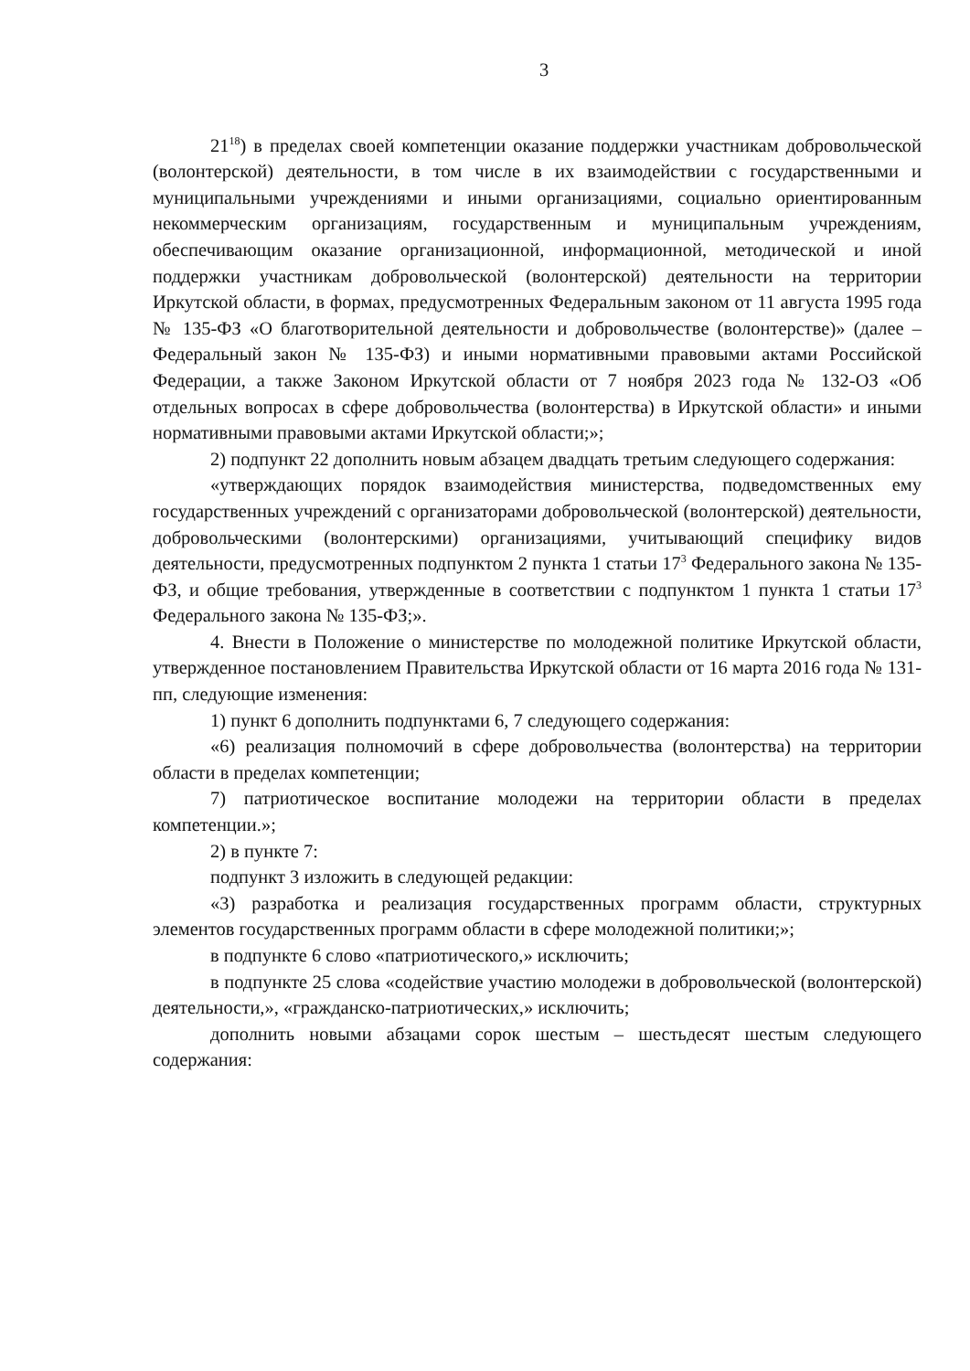3
21<sup>18</sup>) в пределах своей компетенции оказание поддержки участникам добровольческой (волонтерской) деятельности, в том числе в их взаимодействии с государственными и муниципальными учреждениями и иными организациями, социально ориентированным некоммерческим организациям, государственным и муниципальным учреждениям, обеспечивающим оказание организационной, информационной, методической и иной поддержки участникам добровольческой (волонтерской) деятельности на территории Иркутской области, в формах, предусмотренных Федеральным законом от 11 августа 1995 года № 135-ФЗ «О благотворительной деятельности и добровольчестве (волонтерстве)» (далее – Федеральный закон № 135-ФЗ) и иными нормативными правовыми актами Российской Федерации, а также Законом Иркутской области от 7 ноября 2023 года № 132-ОЗ «Об отдельных вопросах в сфере добровольчества (волонтерства) в Иркутской области» и иными нормативными правовыми актами Иркутской области;»;
2) подпункт 22 дополнить новым абзацем двадцать третьим следующего содержания:
«утверждающих порядок взаимодействия министерства, подведомственных ему государственных учреждений с организаторами добровольческой (волонтерской) деятельности, добровольческими (волонтерскими) организациями, учитывающий специфику видов деятельности, предусмотренных подпунктом 2 пункта 1 статьи 17<sup>3</sup> Федерального закона № 135-ФЗ, и общие требования, утвержденные в соответствии с подпунктом 1 пункта 1 статьи 17<sup>3</sup> Федерального закона № 135-ФЗ;».
4. Внести в Положение о министерстве по молодежной политике Иркутской области, утвержденное постановлением Правительства Иркутской области от 16 марта 2016 года № 131-пп, следующие изменения:
1) пункт 6 дополнить подпунктами 6, 7 следующего содержания:
«6) реализация полномочий в сфере добровольчества (волонтерства) на территории области в пределах компетенции;
7) патриотическое воспитание молодежи на территории области в пределах компетенции.»;
2) в пункте 7:
подпункт 3 изложить в следующей редакции:
«3) разработка и реализация государственных программ области, структурных элементов государственных программ области в сфере молодежной политики;»;
в подпункте 6 слово «патриотического,» исключить;
в подпункте 25 слова «содействие участию молодежи в добровольческой (волонтерской) деятельности,», «гражданско-патриотических,» исключить;
дополнить новыми абзацами сорок шестым – шестьдесят шестым следующего содержания: